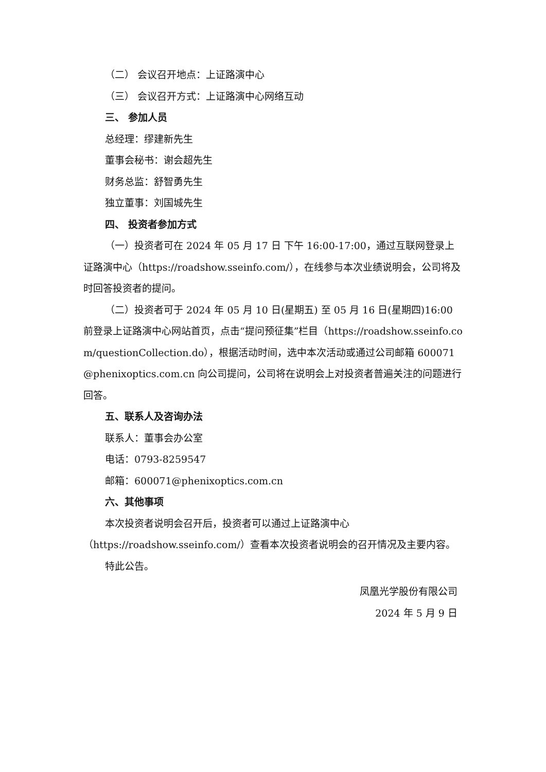（二） 会议召开地点：上证路演中心
（三） 会议召开方式：上证路演中心网络互动
三、 参加人员
总经理：缪建新先生
董事会秘书：谢会超先生
财务总监：舒智勇先生
独立董事：刘国城先生
四、 投资者参加方式
（一）投资者可在 2024 年 05 月 17 日 下午 16:00-17:00，通过互联网登录上证路演中心（https://roadshow.sseinfo.com/），在线参与本次业绩说明会，公司将及时回答投资者的提问。
（二）投资者可于 2024 年 05 月 10 日(星期五) 至 05 月 16 日(星期四)16:00 前登录上证路演中心网站首页，点击“提问预征集”栏目（https://roadshow.sseinfo.com/questionCollection.do），根据活动时间，选中本次活动或通过公司邮箱 600071@phenixoptics.com.cn 向公司提问，公司将在说明会上对投资者普遍关注的问题进行回答。
五、联系人及咨询办法
联系人：董事会办公室
电话：0793-8259547
邮箱：600071@phenixoptics.com.cn
六、其他事项
本次投资者说明会召开后，投资者可以通过上证路演中心（https://roadshow.sseinfo.com/）查看本次投资者说明会的召开情况及主要内容。
特此公告。
凤凰光学股份有限公司
2024 年 5 月 9 日